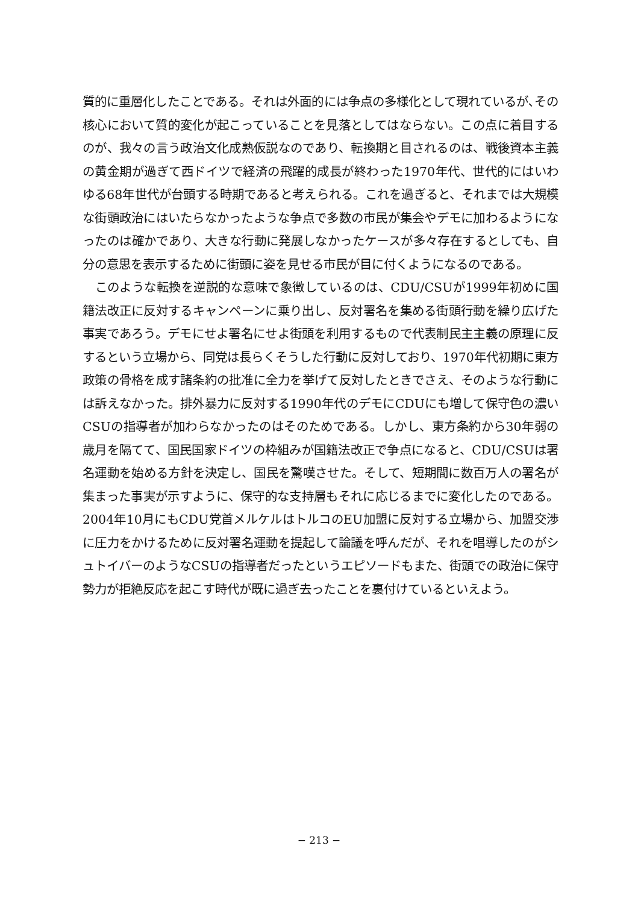質的に重層化したことである。それは外面的には争点の多様化として現れているが､その核心において質的変化が起こっていることを見落としてはならない。この点に着目するのが、我々の言う政治文化成熟仮説なのであり、転換期と目されるのは、戦後資本主義の黄金期が過ぎて西ドイツで経済の飛躍的成長が終わった1970年代、世代的にはいわゆる68年世代が台頭する時期であると考えられる。これを過ぎると、それまでは大規模な街頭政治にはいたらなかったような争点で多数の市民が集会やデモに加わるようになったのは確かであり、大きな行動に発展しなかったケースが多々存在するとしても、自分の意思を表示するために街頭に姿を見せる市民が目に付くようになるのである。
このような転換を逆説的な意味で象徴しているのは、CDU/CSUが1999年初めに国籍法改正に反対するキャンペーンに乗り出し、反対署名を集める街頭行動を繰り広げた事実であろう。デモにせよ署名にせよ街頭を利用するもので代表制民主主義の原理に反するという立場から、同党は長らくそうした行動に反対しており、1970年代初期に東方政策の骨格を成す諸条約の批准に全力を挙げて反対したときでさえ、そのような行動には訴えなかった。排外暴力に反対する1990年代のデモにCDUにも増して保守色の濃いCSUの指導者が加わらなかったのはそのためである。しかし、東方条約から30年弱の歳月を隔てて、国民国家ドイツの枠組みが国籍法改正で争点になると、CDU/CSUは署名運動を始める方針を決定し、国民を驚嘆させた。そして、短期間に数百万人の署名が集まった事実が示すように、保守的な支持層もそれに応じるまでに変化したのである。2004年10月にもCDU党首メルケルはトルコのEU加盟に反対する立場から、加盟交渉に圧力をかけるために反対署名運動を提起して論議を呼んだが、それを唱導したのがシュトイバーのようなCSUの指導者だったというエピソードもまた、街頭での政治に保守勢力が拒絶反応を起こす時代が既に過ぎ去ったことを裏付けているといえよう。
− 213 −